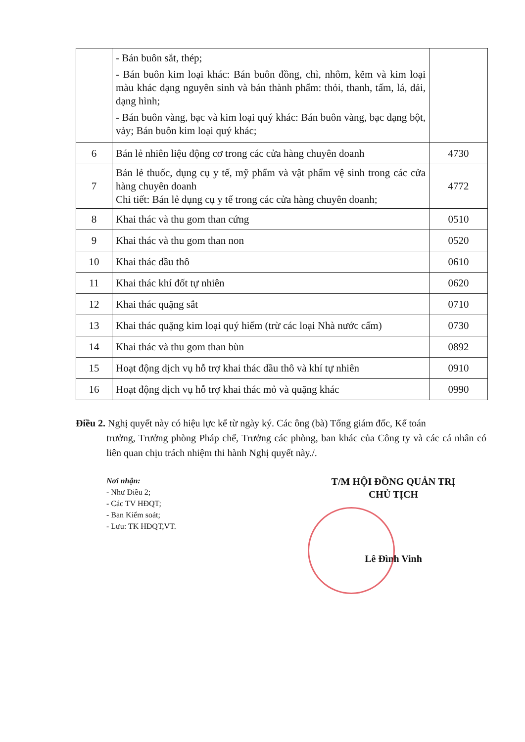| | - Bán buôn sắt, thép; - Bán buôn kim loại khác: Bán buôn đồng, chì, nhôm, kẽm và kim loại màu khác dạng nguyên sinh và bán thành phẩm: thỏi, thanh, tấm, lá, dải, dạng hình; - Bán buôn vàng, bạc và kim loại quý khác: Bán buôn vàng, bạc dạng bột, vảy; Bán buôn kim loại quý khác; | |
| 6 | Bán lẻ nhiên liệu động cơ trong các cửa hàng chuyên doanh | 4730 |
| 7 | Bán lẻ thuốc, dụng cụ y tế, mỹ phẩm và vật phẩm vệ sinh trong các cửa hàng chuyên doanh Chi tiết: Bán lẻ dụng cụ y tế trong các cửa hàng chuyên doanh; | 4772 |
| 8 | Khai thác và thu gom than cứng | 0510 |
| 9 | Khai thác và thu gom than non | 0520 |
| 10 | Khai thác dầu thô | 0610 |
| 11 | Khai thác khí đốt tự nhiên | 0620 |
| 12 | Khai thác quặng sắt | 0710 |
| 13 | Khai thác quặng kim loại quý hiếm (trừ các loại Nhà nước cấm) | 0730 |
| 14 | Khai thác và thu gom than bùn | 0892 |
| 15 | Hoạt động dịch vụ hỗ trợ khai thác dầu thô và khí tự nhiên | 0910 |
| 16 | Hoạt động dịch vụ hỗ trợ khai thác mỏ và quặng khác | 0990 |
Điều 2. Nghị quyết này có hiệu lực kể từ ngày ký. Các ông (bà) Tổng giám đốc, Kế toán
trưởng, Trưởng phòng Pháp chế, Trưởng các phòng, ban khác của Công ty và các cá nhân có liên quan chịu trách nhiệm thi hành Nghị quyết này./.
Nơi nhận:
- Như Điều 2;
- Các TV HĐQT;
- Ban Kiểm soát;
- Lưu: TK HĐQT,VT.
T/M HỘI ĐỒNG QUẢN TRỊ
CHỦ TỊCH
Lê Đình Vinh